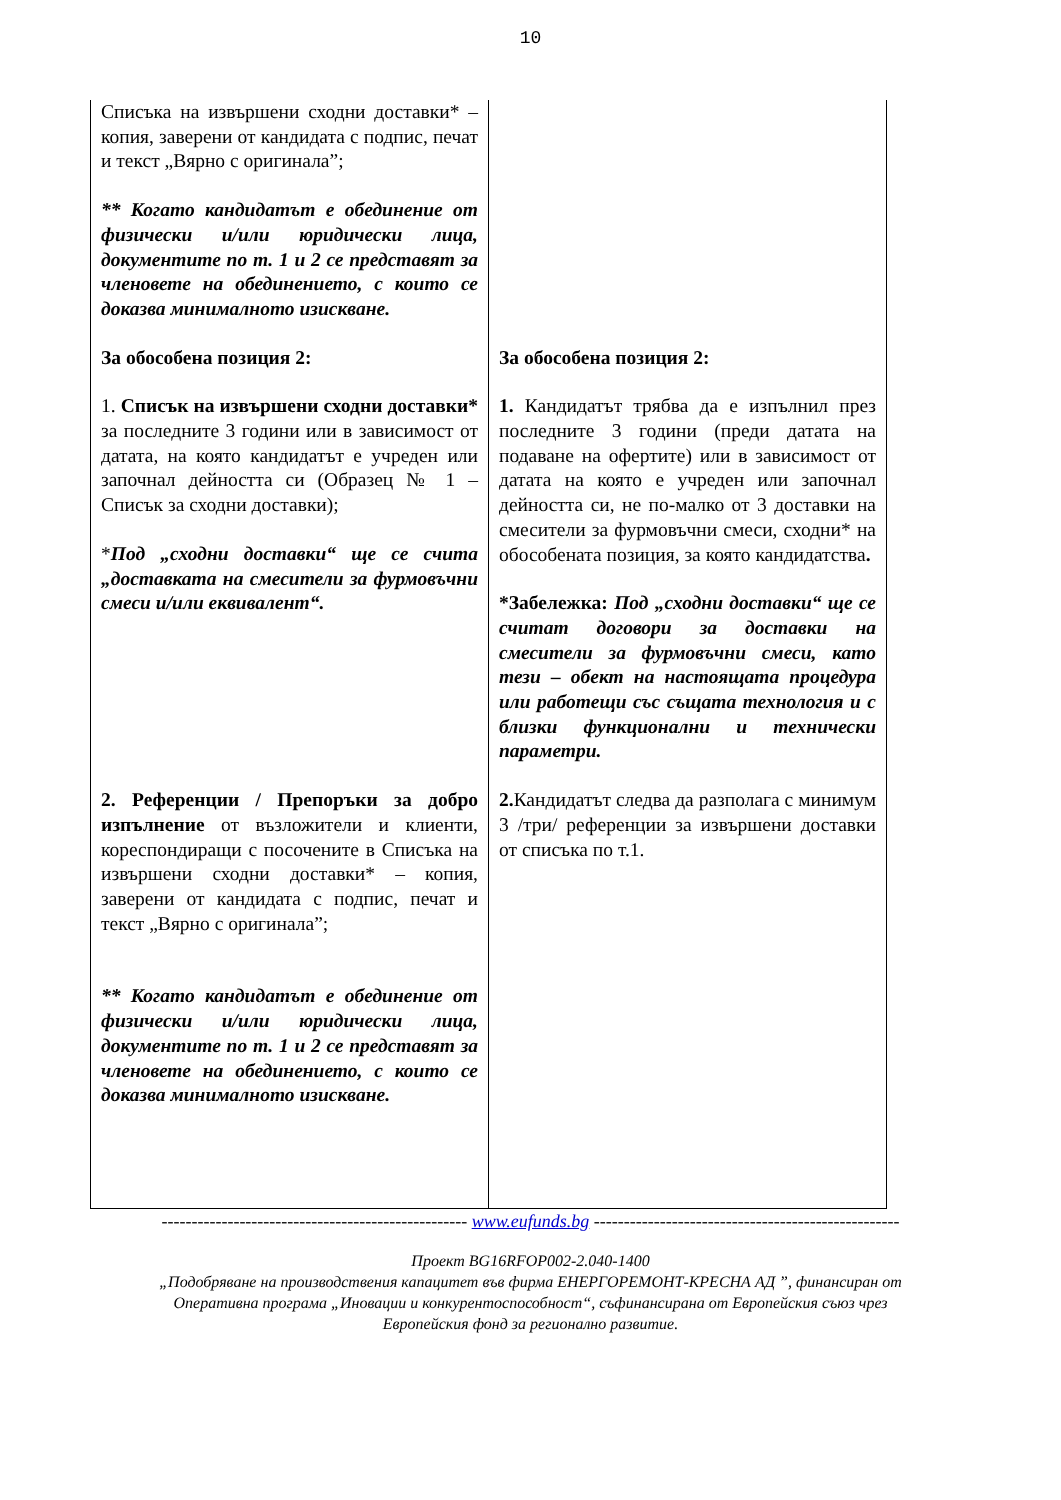10
| Списъка на извършени сходни доставки* – копия, заверени от кандидата с подпис, печат и текст „Вярно с оригинала”; ** Когато кандидатът е обединение от физически и/или юридически лица, документите по т. 1 и 2 се представят за членовете на обединението, с които се доказва минималното изискване. | |
| За обособена позиция 2: 1. Списък на извършени сходни доставки* за последните 3 години или в зависимост от датата, на която кандидатът е учреден или започнал дейността си (Образец № 1 – Списък за сходни доставки); * Под „сходни доставки“ ще се счита „доставката на смесители за фурмовъчни смеси и/или еквивалент“. | За обособена позиция 2: 1. Кандидатът трябва да е изпълнил през последните 3 години (преди датата на подаване на офертите) или в зависимост от датата на която е учреден или започнал дейността си, не по-малко от 3 доставки на смесители за фурмовъчни смеси, сходни* на обособената позиция, за която кандидатства . *Забележка: Под „сходни доставки“ ще се считат договори за доставки на смесители за фурмовъчни смеси, като тези – обект на настоящата процедура или работещи със същата технология и с близки функционални и технически параметри. |
| 2. Референции / Препоръки за добро изпълнение от възложители и клиенти, кореспондиращи с посочените в Списъка на извършени сходни доставки* – копия, заверени от кандидата с подпис, печат и текст „Вярно с оригинала”; ** Когато кандидатът е обединение от физически и/или юридически лица, документите по т. 1 и 2 се представят за членовете на обединението, с които се доказва минималното изискване. | 2. Кандидатът следва да разполага с минимум 3 /три/ референции за извършени доставки от списъка по т.1. |
--------------------------------------------------- www.eufunds.bg ---------------------------------------------------
Проект BG16RFOP002-2.040-1400
„Подобряване на производствения капацитет във фирма ЕНЕРГОРЕМОНТ-КРЕСНА АД ”, финансиран от
Оперативна програма „Иновации и конкурентоспособност“, съфинансирана от Европейския съюз чрез
Европейския фонд за регионално развитие.